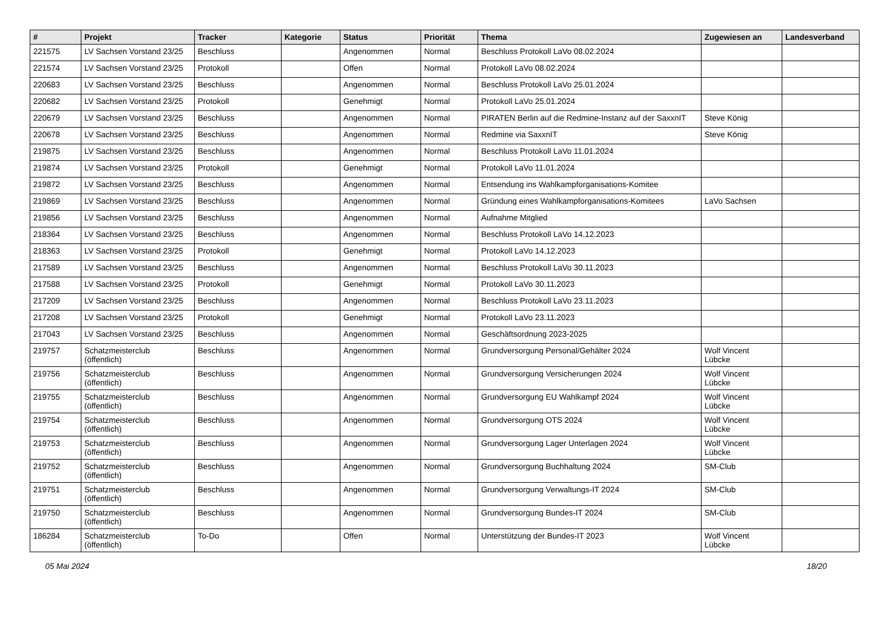| # | Projekt | Tracker | Kategorie | Status | Priorität | Thema | Zugewiesen an | Landesverband |
| --- | --- | --- | --- | --- | --- | --- | --- | --- |
| 221575 | LV Sachsen Vorstand 23/25 | Beschluss | | Angenommen | Normal | Beschluss Protokoll LaVo 08.02.2024 | | |
| 221574 | LV Sachsen Vorstand 23/25 | Protokoll | | Offen | Normal | Protokoll LaVo 08.02.2024 | | |
| 220683 | LV Sachsen Vorstand 23/25 | Beschluss | | Angenommen | Normal | Beschluss Protokoll LaVo 25.01.2024 | | |
| 220682 | LV Sachsen Vorstand 23/25 | Protokoll | | Genehmigt | Normal | Protokoll LaVo 25.01.2024 | | |
| 220679 | LV Sachsen Vorstand 23/25 | Beschluss | | Angenommen | Normal | PIRATEN Berlin auf die Redmine-Instanz auf der SaxxnIT | Steve König | |
| 220678 | LV Sachsen Vorstand 23/25 | Beschluss | | Angenommen | Normal | Redmine via SaxxnIT | Steve König | |
| 219875 | LV Sachsen Vorstand 23/25 | Beschluss | | Angenommen | Normal | Beschluss Protokoll LaVo 11.01.2024 | | |
| 219874 | LV Sachsen Vorstand 23/25 | Protokoll | | Genehmigt | Normal | Protokoll LaVo 11.01.2024 | | |
| 219872 | LV Sachsen Vorstand 23/25 | Beschluss | | Angenommen | Normal | Entsendung ins Wahlkampforganisations-Komitee | | |
| 219869 | LV Sachsen Vorstand 23/25 | Beschluss | | Angenommen | Normal | Gründung eines Wahlkampforganisations-Komitees | LaVo Sachsen | |
| 219856 | LV Sachsen Vorstand 23/25 | Beschluss | | Angenommen | Normal | Aufnahme Mitglied | | |
| 218364 | LV Sachsen Vorstand 23/25 | Beschluss | | Angenommen | Normal | Beschluss Protokoll LaVo 14.12.2023 | | |
| 218363 | LV Sachsen Vorstand 23/25 | Protokoll | | Genehmigt | Normal | Protokoll LaVo 14.12.2023 | | |
| 217589 | LV Sachsen Vorstand 23/25 | Beschluss | | Angenommen | Normal | Beschluss Protokoll LaVo 30.11.2023 | | |
| 217588 | LV Sachsen Vorstand 23/25 | Protokoll | | Genehmigt | Normal | Protokoll LaVo 30.11.2023 | | |
| 217209 | LV Sachsen Vorstand 23/25 | Beschluss | | Angenommen | Normal | Beschluss Protokoll LaVo 23.11.2023 | | |
| 217208 | LV Sachsen Vorstand 23/25 | Protokoll | | Genehmigt | Normal | Protokoll LaVo 23.11.2023 | | |
| 217043 | LV Sachsen Vorstand 23/25 | Beschluss | | Angenommen | Normal | Geschäftsordnung 2023-2025 | | |
| 219757 | Schatzmeisterclub (öffentlich) | Beschluss | | Angenommen | Normal | Grundversorgung Personal/Gehälter 2024 | Wolf Vincent Lübcke | |
| 219756 | Schatzmeisterclub (öffentlich) | Beschluss | | Angenommen | Normal | Grundversorgung Versicherungen 2024 | Wolf Vincent Lübcke | |
| 219755 | Schatzmeisterclub (öffentlich) | Beschluss | | Angenommen | Normal | Grundversorgung EU Wahlkampf 2024 | Wolf Vincent Lübcke | |
| 219754 | Schatzmeisterclub (öffentlich) | Beschluss | | Angenommen | Normal | Grundversorgung OTS 2024 | Wolf Vincent Lübcke | |
| 219753 | Schatzmeisterclub (öffentlich) | Beschluss | | Angenommen | Normal | Grundversorgung Lager Unterlagen 2024 | Wolf Vincent Lübcke | |
| 219752 | Schatzmeisterclub (öffentlich) | Beschluss | | Angenommen | Normal | Grundversorgung Buchhaltung 2024 | SM-Club | |
| 219751 | Schatzmeisterclub (öffentlich) | Beschluss | | Angenommen | Normal | Grundversorgung Verwaltungs-IT 2024 | SM-Club | |
| 219750 | Schatzmeisterclub (öffentlich) | Beschluss | | Angenommen | Normal | Grundversorgung Bundes-IT 2024 | SM-Club | |
| 186284 | Schatzmeisterclub (öffentlich) | To-Do | | Offen | Normal | Unterstützung der Bundes-IT 2023 | Wolf Vincent Lübcke | |
05 Mai 2024 18/20